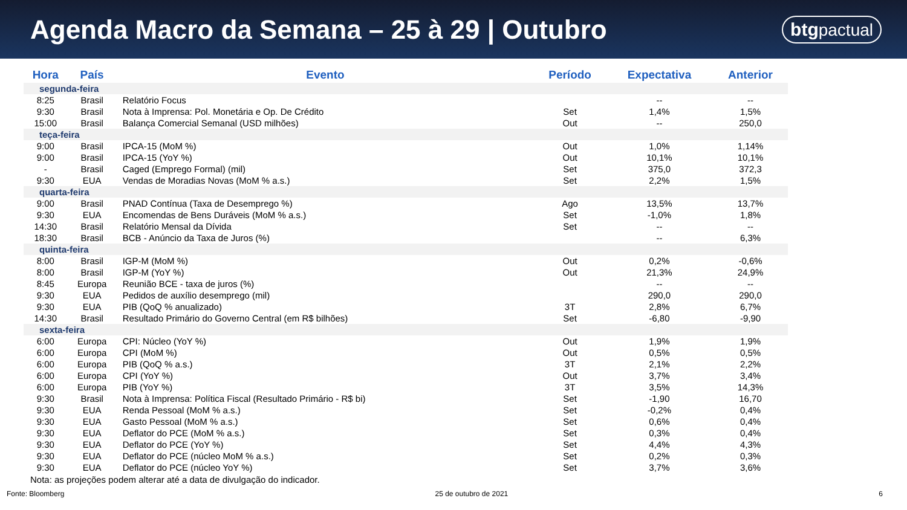Agenda Macro da Semana – 25 à 29 | Outubro
btgpactual
| Hora | País | Evento | Período | Expectativa | Anterior |
| --- | --- | --- | --- | --- | --- |
| segunda-feira | | | | | |
| 8:25 | Brasil | Relatório Focus | | -- | -- |
| 9:30 | Brasil | Nota à Imprensa: Pol. Monetária e Op. De Crédito | Set | 1,4% | 1,5% |
| 15:00 | Brasil | Balança Comercial Semanal (USD milhões) | Out | -- | 250,0 |
| teça-feira | | | | | |
| 9:00 | Brasil | IPCA-15 (MoM %) | Out | 1,0% | 1,14% |
| 9:00 | Brasil | IPCA-15 (YoY %) | Out | 10,1% | 10,1% |
| - | Brasil | Caged (Emprego Formal) (mil) | Set | 375,0 | 372,3 |
| 9:30 | EUA | Vendas de Moradias Novas (MoM % a.s.) | Set | 2,2% | 1,5% |
| quarta-feira | | | | | |
| 9:00 | Brasil | PNAD Contínua (Taxa de Desemprego %) | Ago | 13,5% | 13,7% |
| 9:30 | EUA | Encomendas de Bens Duráveis (MoM % a.s.) | Set | -1,0% | 1,8% |
| 14:30 | Brasil | Relatório Mensal da Dívida | Set | -- | -- |
| 18:30 | Brasil | BCB - Anúncio da Taxa de Juros (%) | | -- | 6,3% |
| quinta-feira | | | | | |
| 8:00 | Brasil | IGP-M (MoM %) | Out | 0,2% | -0,6% |
| 8:00 | Brasil | IGP-M (YoY %) | Out | 21,3% | 24,9% |
| 8:45 | Europa | Reunião BCE - taxa de juros (%) | | -- | -- |
| 9:30 | EUA | Pedidos de auxílio desemprego (mil) | | 290,0 | 290,0 |
| 9:30 | EUA | PIB (QoQ % anualizado) | 3T | 2,8% | 6,7% |
| 14:30 | Brasil | Resultado Primário do Governo Central (em R$ bilhões) | Set | -6,80 | -9,90 |
| sexta-feira | | | | | |
| 6:00 | Europa | CPI: Núcleo (YoY %) | Out | 1,9% | 1,9% |
| 6:00 | Europa | CPI (MoM %) | Out | 0,5% | 0,5% |
| 6:00 | Europa | PIB (QoQ % a.s.) | 3T | 2,1% | 2,2% |
| 6:00 | Europa | CPI (YoY %) | Out | 3,7% | 3,4% |
| 6:00 | Europa | PIB (YoY %) | 3T | 3,5% | 14,3% |
| 9:30 | Brasil | Nota à Imprensa: Política Fiscal (Resultado Primário - R$ bi) | Set | -1,90 | 16,70 |
| 9:30 | EUA | Renda Pessoal (MoM % a.s.) | Set | -0,2% | 0,4% |
| 9:30 | EUA | Gasto Pessoal (MoM % a.s.) | Set | 0,6% | 0,4% |
| 9:30 | EUA | Deflator do PCE (MoM % a.s.) | Set | 0,3% | 0,4% |
| 9:30 | EUA | Deflator do PCE (YoY %) | Set | 4,4% | 4,3% |
| 9:30 | EUA | Deflator do PCE (núcleo MoM % a.s.) | Set | 0,2% | 0,3% |
| 9:30 | EUA | Deflator do PCE (núcleo YoY %) | Set | 3,7% | 3,6% |
Nota: as projeções podem alterar até a data de divulgação do indicador.
Fonte: Bloomberg 25 de outubro de 2021 6